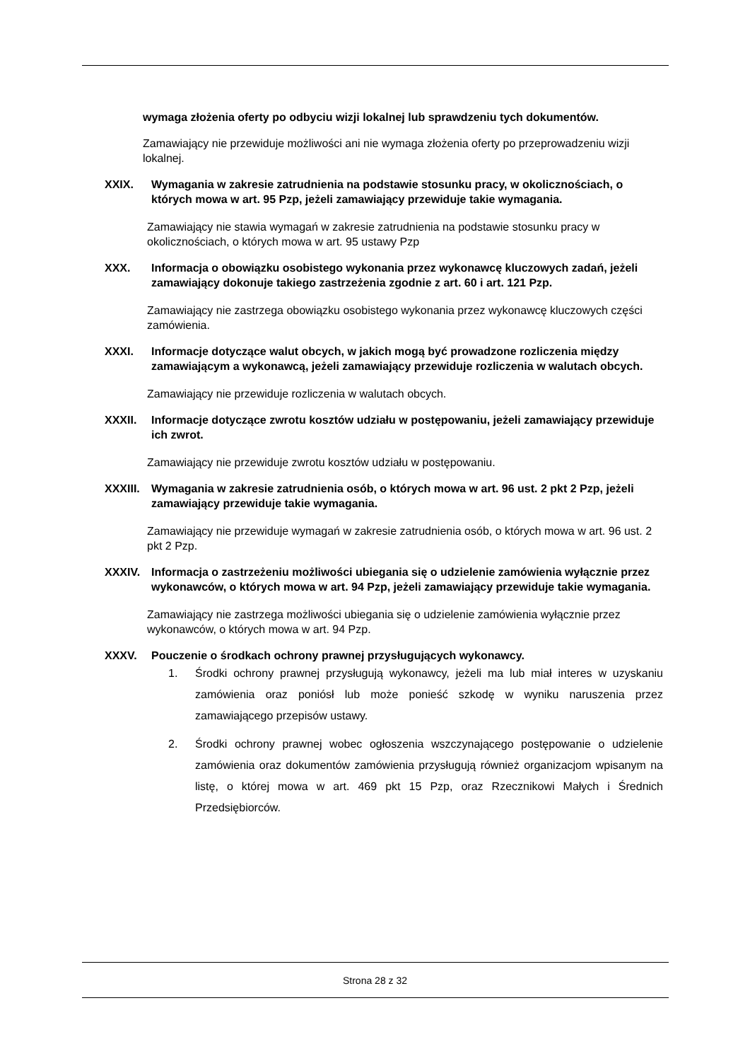wymaga złożenia oferty po odbyciu wizji lokalnej lub sprawdzeniu tych dokumentów.
Zamawiający nie przewiduje możliwości ani nie wymaga złożenia oferty po przeprowadzeniu wizji lokalnej.
XXIX. Wymagania w zakresie zatrudnienia na podstawie stosunku pracy, w okolicznościach, o których mowa w art. 95 Pzp, jeżeli zamawiający przewiduje takie wymagania.
Zamawiający nie stawia wymagań w zakresie zatrudnienia na podstawie stosunku pracy w okolicznościach, o których mowa w art. 95 ustawy Pzp
XXX. Informacja o obowiązku osobistego wykonania przez wykonawcę kluczowych zadań, jeżeli zamawiający dokonuje takiego zastrzeżenia zgodnie z art. 60 i art. 121 Pzp.
Zamawiający nie zastrzega obowiązku osobistego wykonania przez wykonawcę kluczowych części zamówienia.
XXXI. Informacje dotyczące walut obcych, w jakich mogą być prowadzone rozliczenia między zamawiającym a wykonawcą, jeżeli zamawiający przewiduje rozliczenia w walutach obcych.
Zamawiający nie przewiduje rozliczenia w walutach obcych.
XXXII. Informacje dotyczące zwrotu kosztów udziału w postępowaniu, jeżeli zamawiający przewiduje ich zwrot.
Zamawiający nie przewiduje zwrotu kosztów udziału w postępowaniu.
XXXIII. Wymagania w zakresie zatrudnienia osób, o których mowa w art. 96 ust. 2 pkt 2 Pzp, jeżeli zamawiający przewiduje takie wymagania.
Zamawiający nie przewiduje wymagań w zakresie zatrudnienia osób, o których mowa w art. 96 ust. 2 pkt 2 Pzp.
XXXIV. Informacja o zastrzeżeniu możliwości ubiegania się o udzielenie zamówienia wyłącznie przez wykonawców, o których mowa w art. 94 Pzp, jeżeli zamawiający przewiduje takie wymagania.
Zamawiający nie zastrzega możliwości ubiegania się o udzielenie zamówienia wyłącznie przez wykonawców, o których mowa w art. 94 Pzp.
XXXV. Pouczenie o środkach ochrony prawnej przysługujących wykonawcy.
1. Środki ochrony prawnej przysługują wykonawcy, jeżeli ma lub miał interes w uzyskaniu zamówienia oraz poniósł lub może ponieść szkodę w wyniku naruszenia przez zamawiającego przepisów ustawy.
2. Środki ochrony prawnej wobec ogłoszenia wszczynającego postępowanie o udzielenie zamówienia oraz dokumentów zamówienia przysługują również organizacjom wpisanym na listę, o której mowa w art. 469 pkt 15 Pzp, oraz Rzecznikowi Małych i Średnich Przedsiębiorców.
Strona 28 z 32